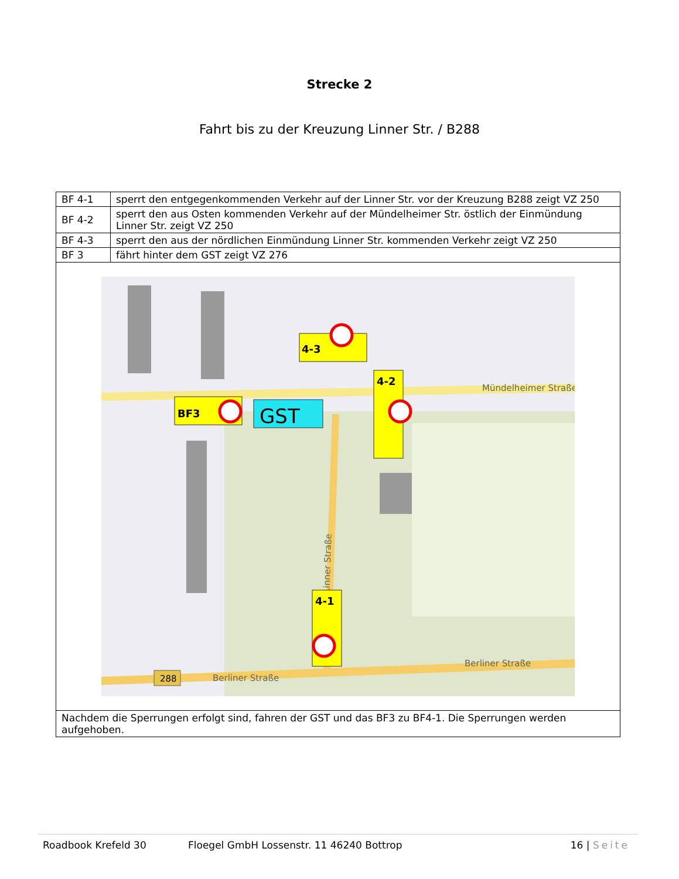Strecke 2
Fahrt bis zu der Kreuzung Linner Str. / B288
| BF 4-1 | sperrt den entgegenkommenden Verkehr auf der Linner Str. vor der Kreuzung B288 zeigt VZ 250 |
| BF 4-2 | sperrt den aus Osten kommenden Verkehr auf der Mündelheimer Str. östlich der Einmündung Linner Str. zeigt VZ 250 |
| BF 4-3 | sperrt den aus der nördlichen Einmündung Linner Str. kommenden Verkehr zeigt VZ 250 |
| BF 3 | fährt hinter dem GST zeigt VZ 276 |
| Linner Straße Mündelheimer Straße Berliner Straße Berliner Straße 288 4-3 4-2 BF3 GST 4-1 | |
| Nachdem die Sperrungen erfolgt sind, fahren der GST und das BF3 zu BF4-1. Die Sperrungen werden aufgehoben. | |
Roadbook Krefeld 30 Floegel GmbH Lossenstr. 11 46240 Bottrop 16 | Seite